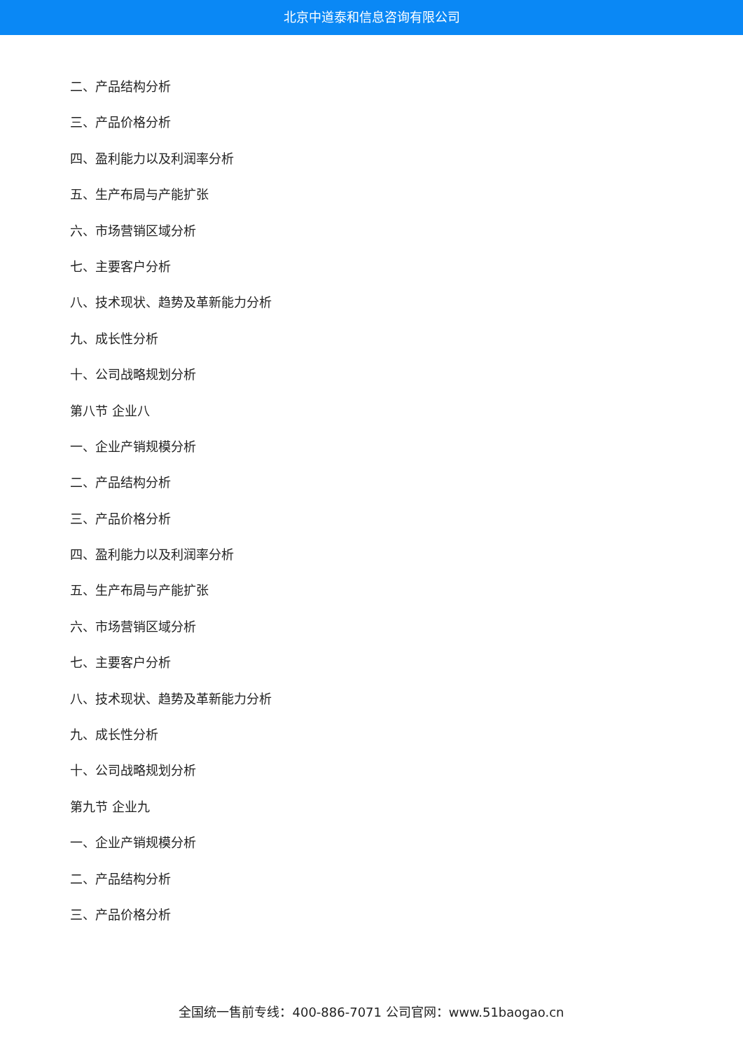北京中道泰和信息咨询有限公司
二、产品结构分析
三、产品价格分析
四、盈利能力以及利润率分析
五、生产布局与产能扩张
六、市场营销区域分析
七、主要客户分析
八、技术现状、趋势及革新能力分析
九、成长性分析
十、公司战略规划分析
第八节 企业八
一、企业产销规模分析
二、产品结构分析
三、产品价格分析
四、盈利能力以及利润率分析
五、生产布局与产能扩张
六、市场营销区域分析
七、主要客户分析
八、技术现状、趋势及革新能力分析
九、成长性分析
十、公司战略规划分析
第九节 企业九
一、企业产销规模分析
二、产品结构分析
三、产品价格分析
全国统一售前专线：400-886-7071 公司官网：www.51baogao.cn